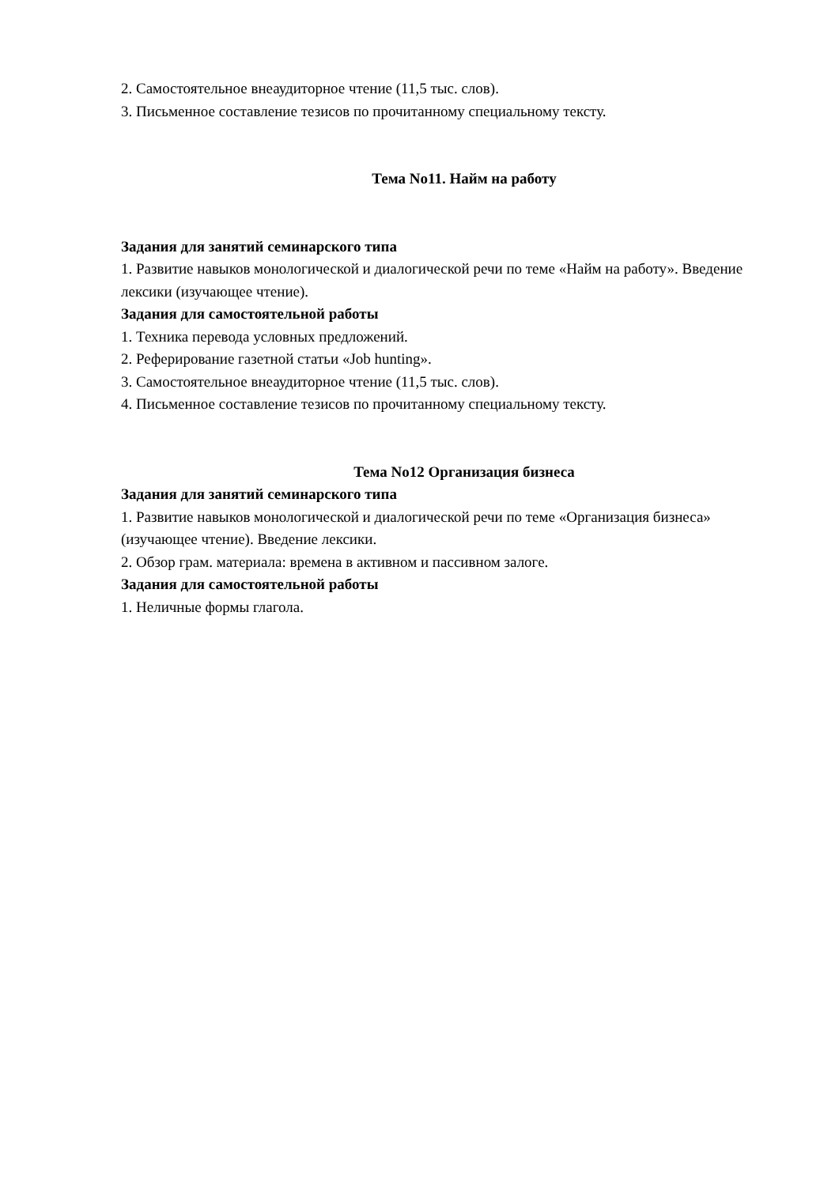2. Самостоятельное внеаудиторное чтение (11,5 тыс. слов).
3. Письменное составление тезисов по прочитанному специальному тексту.
Тема No11. Найм на работу
Задания для занятий семинарского типа
1. Развитие навыков монологической и диалогической речи по теме «Найм на работу». Введение лексики (изучающее чтение).
Задания для самостоятельной работы
1. Техника перевода условных предложений.
2. Реферирование газетной статьи «Job hunting».
3. Самостоятельное внеаудиторное чтение (11,5 тыс. слов).
4. Письменное составление тезисов по прочитанному специальному тексту.
Тема No12 Организация бизнеса
Задания для занятий семинарского типа
1. Развитие навыков монологической и диалогической речи по теме «Организация бизнеса» (изучающее чтение). Введение лексики.
2. Обзор грам. материала: времена в активном и пассивном залоге.
Задания для самостоятельной работы
1. Неличные формы глагола.